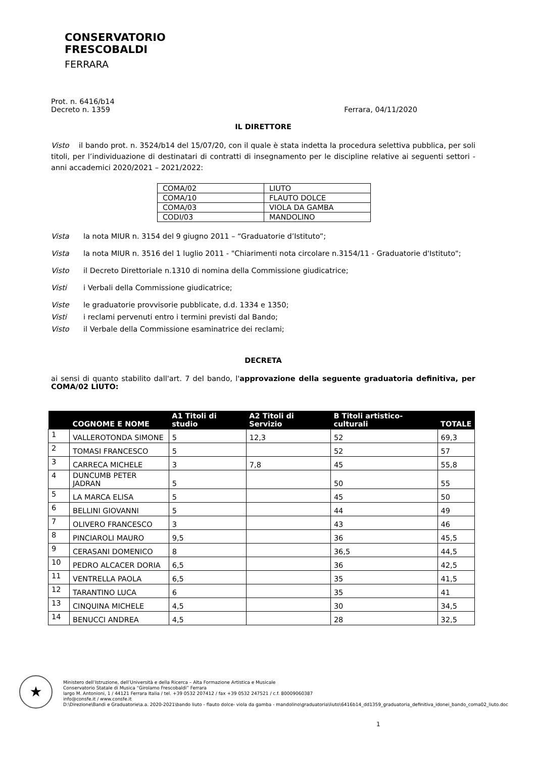CONSERVATORIO
FRESCOBALDI
FERRARA
Prot. n. 6416/b14
Decreto n. 1359 Ferrara, 04/11/2020
IL DIRETTORE
Visto il bando prot. n. 3524/b14 del 15/07/20, con il quale è stata indetta la procedura selettiva pubblica, per soli titoli, per l’individuazione di destinatari di contratti di insegnamento per le discipline relative ai seguenti settori - anni accademici 2020/2021 – 2021/2022:
| COMA/02 | LIUTO |
| COMA/10 | FLAUTO DOLCE |
| COMA/03 | VIOLA DA GAMBA |
| CODI/03 | MANDOLINO |
Vista la nota MIUR n. 3154 del 9 giugno 2011 – “Graduatorie d’Istituto”;
Vista la nota MIUR n. 3516 del 1 luglio 2011 - "Chiarimenti nota circolare n.3154/11 - Graduatorie d'Istituto";
Visto il Decreto Direttoriale n.1310 di nomina della Commissione giudicatrice;
Visti i Verbali della Commissione giudicatrice;
Viste le graduatorie provvisorie pubblicate, d.d. 1334 e 1350;
Visti i reclami pervenuti entro i termini previsti dal Bando;
Visto il Verbale della Commissione esaminatrice dei reclami;
DECRETA
ai sensi di quanto stabilito dall'art. 7 del bando, l'approvazione della seguente graduatoria definitiva, per COMA/02 LIUTO:
| | COGNOME E NOME | A1 Titoli di studio | A2 Titoli di Servizio | B Titoli artistico-culturali | TOTALE |
| --- | --- | --- | --- | --- | --- |
| 1 | VALLEROTONDA SIMONE | 5 | 12,3 | 52 | 69,3 |
| 2 | TOMASI FRANCESCO | 5 | | 52 | 57 |
| 3 | CARRECA MICHELE | 3 | 7,8 | 45 | 55,8 |
| 4 | DUNCUMB PETER JADRAN | 5 | | 50 | 55 |
| 5 | LA MARCA ELISA | 5 | | 45 | 50 |
| 6 | BELLINI GIOVANNI | 5 | | 44 | 49 |
| 7 | OLIVERO FRANCESCO | 3 | | 43 | 46 |
| 8 | PINCIAROLI MAURO | 9,5 | | 36 | 45,5 |
| 9 | CERASANI DOMENICO | 8 | | 36,5 | 44,5 |
| 10 | PEDRO ALCACER DORIA | 6,5 | | 36 | 42,5 |
| 11 | VENTRELLA PAOLA | 6,5 | | 35 | 41,5 |
| 12 | TARANTINO LUCA | 6 | | 35 | 41 |
| 13 | CINQUINA MICHELE | 4,5 | | 30 | 34,5 |
| 14 | BENUCCI ANDREA | 4,5 | | 28 | 32,5 |
★
Ministero dell’Istruzione, dell’Università e della Ricerca – Alta Formazione Artistica e Musicale
Conservatorio Statale di Musica “Girolamo Frescobaldi” Ferrara
largo M. Antonioni, 1 / 44121 Ferrara Italia / tel. +39 0532 207412 / fax +39 0532 247521 / c.f. 80009060387
info@consfe.it / www.consfe.it
D:\Direzione\Bandi e Graduatorie\a.a. 2020-2021\bando liuto - flauto dolce- viola da gamba - mandolino\graduatoria\liuto\6416b14_dd1359_graduatoria_definitiva_idonei_bando_coma02_liuto.doc
1